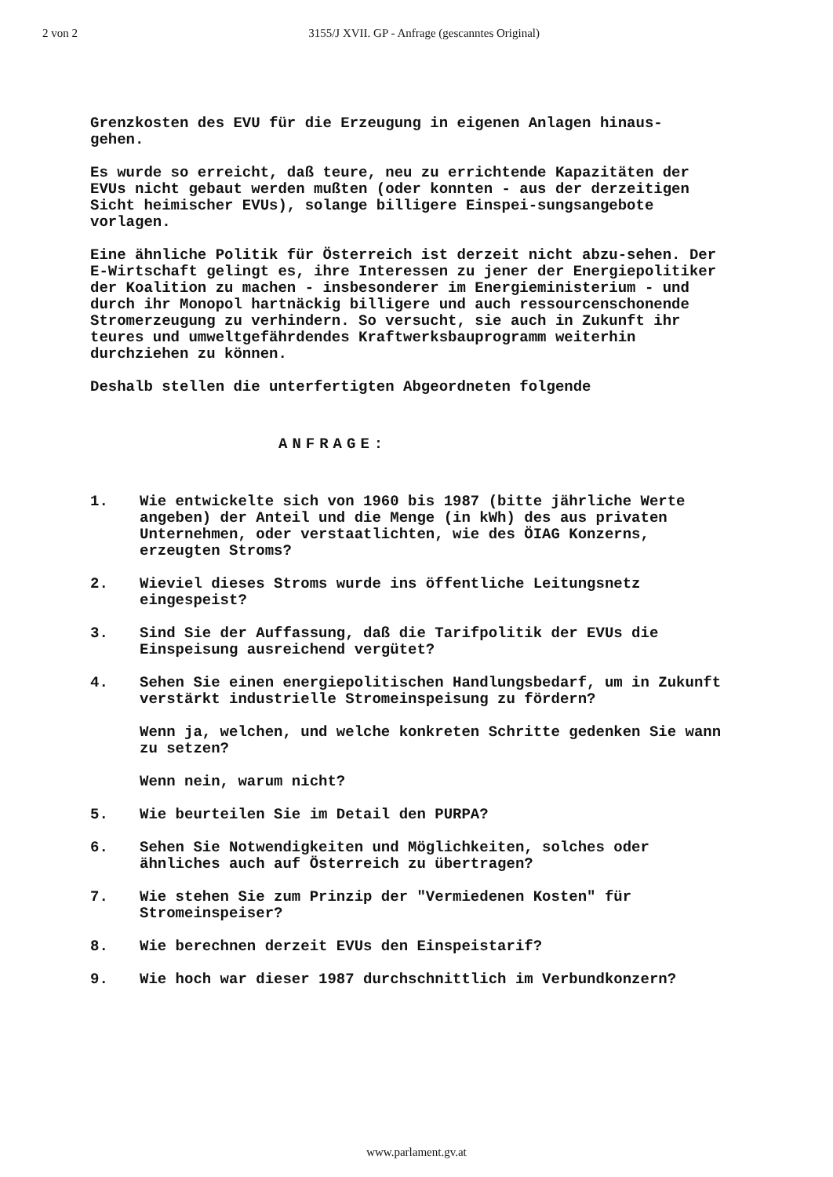2 von 2 3155/J XVII. GP - Anfrage (gescanntes Original)
Grenzkosten des EVU für die Erzeugung in eigenen Anlagen hinaus-
gehen.
Es wurde so erreicht, daß teure, neu zu errichtende Kapazitäten der EVUs nicht gebaut werden mußten (oder konnten - aus der derzeitigen Sicht heimischer EVUs), solange billigere Einspei-sungsangebote vorlagen.
Eine ähnliche Politik für Österreich ist derzeit nicht abzu-sehen. Der E-Wirtschaft gelingt es, ihre Interessen zu jener der Energiepolitiker der Koalition zu machen - insbesonderer im Energieministerium - und durch ihr Monopol hartnäckig billigere und auch ressourcenschonende Stromerzeugung zu verhindern. So versucht, sie auch in Zukunft ihr teures und umweltgefährdendes Kraftwerksbauprogramm weiterhin durchziehen zu können.
Deshalb stellen die unterfertigten Abgeordneten folgende
ANFRAGE:
1. Wie entwickelte sich von 1960 bis 1987 (bitte jährliche Werte angeben) der Anteil und die Menge (in kWh) des aus privaten Unternehmen, oder verstaatlichten, wie des ÖIAG Konzerns, erzeugten Stroms?
2. Wieviel dieses Stroms wurde ins öffentliche Leitungsnetz eingespeist?
3. Sind Sie der Auffassung, daß die Tarifpolitik der EVUs die Einspeisung ausreichend vergütet?
4. Sehen Sie einen energiepolitischen Handlungsbedarf, um in Zukunft verstärkt industrielle Stromeinspeisung zu fördern?
Wenn ja, welchen, und welche konkreten Schritte gedenken Sie wann zu setzen?
Wenn nein, warum nicht?
5. Wie beurteilen Sie im Detail den PURPA?
6. Sehen Sie Notwendigkeiten und Möglichkeiten, solches oder ähnliches auch auf Österreich zu übertragen?
7. Wie stehen Sie zum Prinzip der "Vermiedenen Kosten" für Stromeinspeiser?
8. Wie berechnen derzeit EVUs den Einspeistarif?
9. Wie hoch war dieser 1987 durchschnittlich im Verbundkonzern?
www.parlament.gv.at